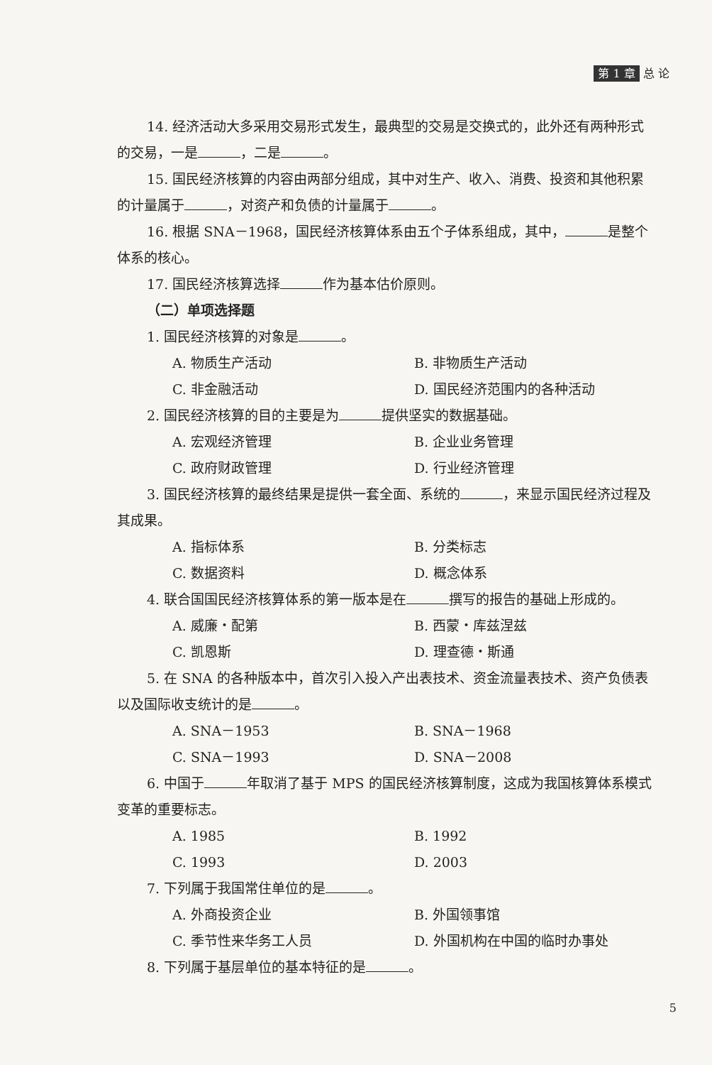第 1 章 总 论
14. 经济活动大多采用交易形式发生，最典型的交易是交换式的，此外还有两种形式的交易，一是 ，二是 。
15. 国民经济核算的内容由两部分组成，其中对生产、收入、消费、投资和其他积累的计量属于 ，对资产和负债的计量属于 。
16. 根据 SNA－1968，国民经济核算体系由五个子体系组成，其中， 是整个体系的核心。
17. 国民经济核算选择 作为基本估价原则。
（二）单项选择题
1. 国民经济核算的对象是 。
A. 物质生产活动 B. 非物质生产活动
C. 非金融活动 D. 国民经济范围内的各种活动
2. 国民经济核算的目的主要是为 提供坚实的数据基础。
A. 宏观经济管理 B. 企业业务管理
C. 政府财政管理 D. 行业经济管理
3. 国民经济核算的最终结果是提供一套全面、系统的 ，来显示国民经济过程及其成果。
A. 指标体系 B. 分类标志
C. 数据资料 D. 概念体系
4. 联合国国民经济核算体系的第一版本是在 撰写的报告的基础上形成的。
A. 威廉・配第 B. 西蒙・库兹涅兹
C. 凯恩斯 D. 理查德・斯通
5. 在 SNA 的各种版本中，首次引入投入产出表技术、资金流量表技术、资产负债表以及国际收支统计的是 。
A. SNA－1953 B. SNA－1968
C. SNA－1993 D. SNA－2008
6. 中国于 年取消了基于 MPS 的国民经济核算制度，这成为我国核算体系模式变革的重要标志。
A. 1985 B. 1992
C. 1993 D. 2003
7. 下列属于我国常住单位的是 。
A. 外商投资企业 B. 外国领事馆
C. 季节性来华务工人员 D. 外国机构在中国的临时办事处
8. 下列属于基层单位的基本特征的是 。
5